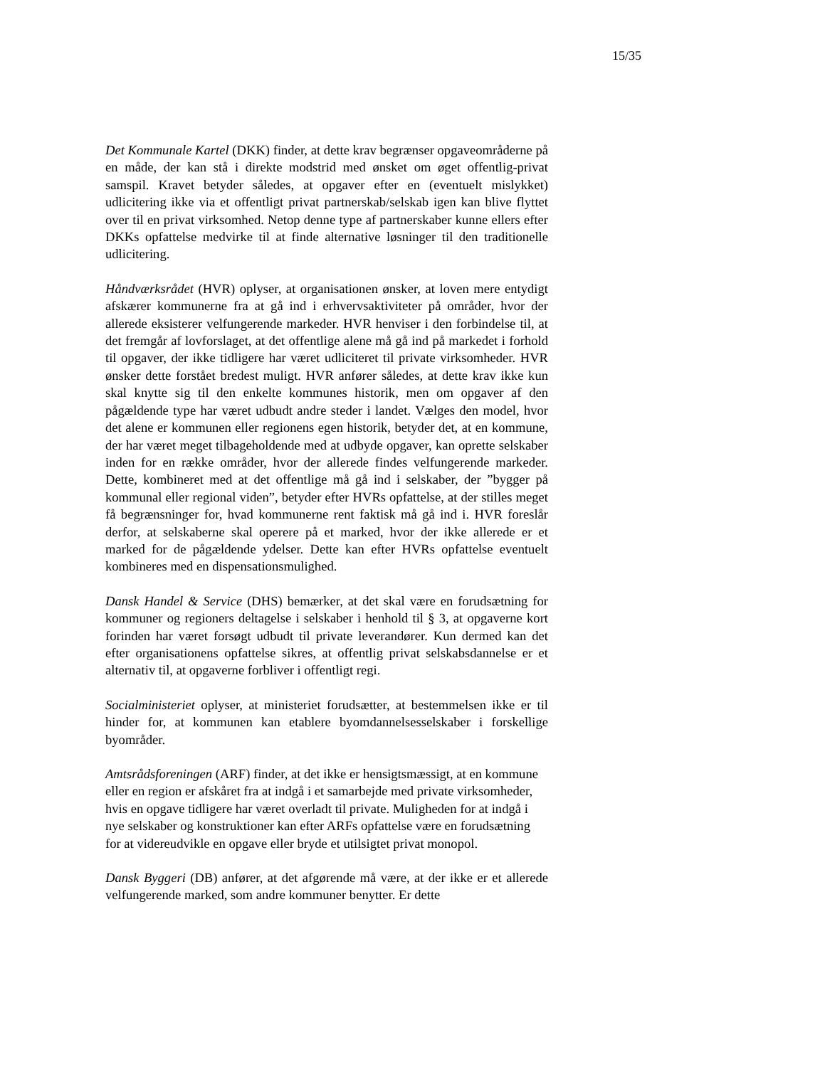15/35
Det Kommunale Kartel (DKK) finder, at dette krav begrænser opgaveområderne på en måde, der kan stå i direkte modstrid med ønsket om øget offentlig-privat samspil. Kravet betyder således, at opgaver efter en (eventuelt mislykket) udlicitering ikke via et offentligt privat partnerskab/selskab igen kan blive flyttet over til en privat virksomhed. Netop denne type af partnerskaber kunne ellers efter DKKs opfattelse medvirke til at finde alternative løsninger til den traditionelle udlicitering.
Håndværksrådet (HVR) oplyser, at organisationen ønsker, at loven mere entydigt afskærer kommunerne fra at gå ind i erhvervsaktiviteter på områder, hvor der allerede eksisterer velfungerende markeder. HVR henviser i den forbindelse til, at det fremgår af lovforslaget, at det offentlige alene må gå ind på markedet i forhold til opgaver, der ikke tidligere har været udliciteret til private virksomheder. HVR ønsker dette forstået bredest muligt. HVR anfører således, at dette krav ikke kun skal knytte sig til den enkelte kommunes historik, men om opgaver af den pågældende type har været udbudt andre steder i landet. Vælges den model, hvor det alene er kommunen eller regionens egen historik, betyder det, at en kommune, der har været meget tilbageholdende med at udbyde opgaver, kan oprette selskaber inden for en række områder, hvor der allerede findes velfungerende markeder. Dette, kombineret med at det offentlige må gå ind i selskaber, der ”bygger på kommunal eller regional viden”, betyder efter HVRs opfattelse, at der stilles meget få begrænsninger for, hvad kommunerne rent faktisk må gå ind i. HVR foreslår derfor, at selskaberne skal operere på et marked, hvor der ikke allerede er et marked for de pågældende ydelser. Dette kan efter HVRs opfattelse eventuelt kombineres med en dispensationsmulighed.
Dansk Handel & Service (DHS) bemærker, at det skal være en forudsætning for kommuner og regioners deltagelse i selskaber i henhold til § 3, at opgaverne kort forinden har været forsøgt udbudt til private leverandører. Kun dermed kan det efter organisationens opfattelse sikres, at offentlig privat selskabsdannelse er et alternativ til, at opgaverne forbliver i offentligt regi.
Socialministeriet oplyser, at ministeriet forudsætter, at bestemmelsen ikke er til hinder for, at kommunen kan etablere byomdannelsesselskaber i forskellige byområder.
Amtsrådsforeningen (ARF) finder, at det ikke er hensigtsmæssigt, at en kommune eller en region er afskåret fra at indgå i et samarbejde med private virksomheder, hvis en opgave tidligere har været overladt til private. Muligheden for at indgå i nye selskaber og konstruktioner kan efter ARFs opfattelse være en forudsætning for at videreudvikle en opgave eller bryde et utilsigtet privat monopol.
Dansk Byggeri (DB) anfører, at det afgørende må være, at der ikke er et allerede velfungerende marked, som andre kommuner benytter. Er dette